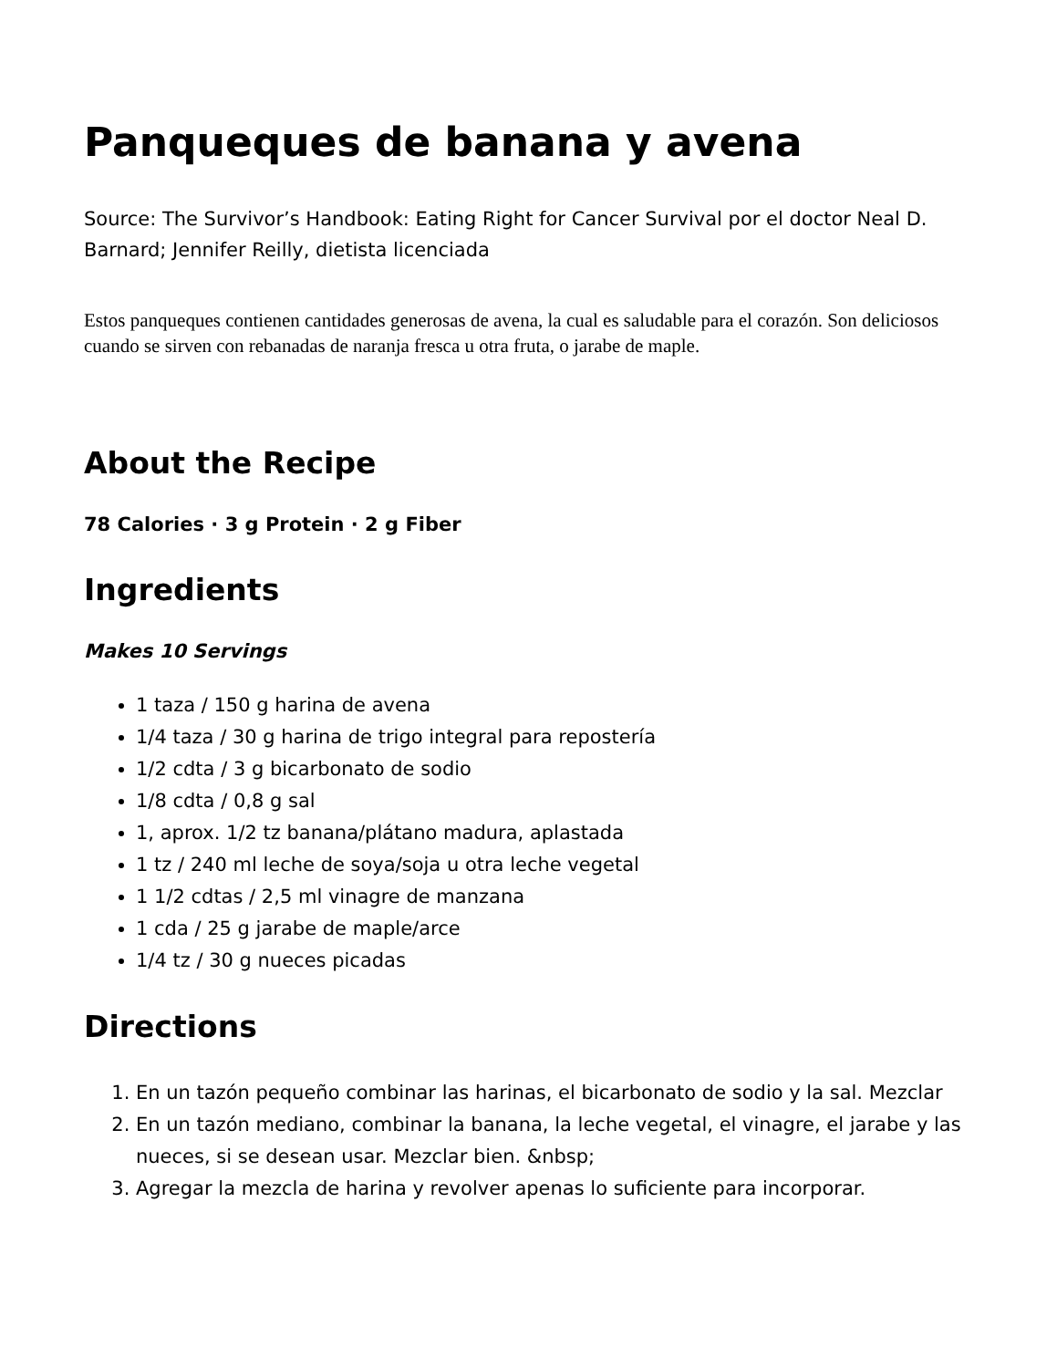Panqueques de banana y avena
Source: The Survivor’s Handbook: Eating Right for Cancer Survival por el doctor Neal D. Barnard; Jennifer Reilly, dietista licenciada
Estos panqueques contienen cantidades generosas de avena, la cual es saludable para el corazón. Son deliciosos cuando se sirven con rebanadas de naranja fresca u otra fruta, o jarabe de maple.
About the Recipe
78 Calories · 3 g Protein · 2 g Fiber
Ingredients
Makes 10 Servings
1 taza / 150 g harina de avena
1/4 taza / 30 g harina de trigo integral para repostería
1/2 cdta / 3 g bicarbonato de sodio
1/8 cdta / 0,8 g sal
1, aprox. 1/2 tz banana/plátano madura, aplastada
1 tz / 240 ml leche de soya/soja u otra leche vegetal
1 1/2 cdtas / 2,5 ml vinagre de manzana
1 cda / 25 g jarabe de maple/arce
1/4 tz / 30 g nueces picadas
Directions
1. En un tazón pequeño combinar las harinas, el bicarbonato de sodio y la sal. Mezclar
2. En un tazón mediano, combinar la banana, la leche vegetal, el vinagre, el jarabe y las nueces, si se desean usar. Mezclar bien. &nbsp;
3. Agregar la mezcla de harina y revolver apenas lo suficiente para incorporar.